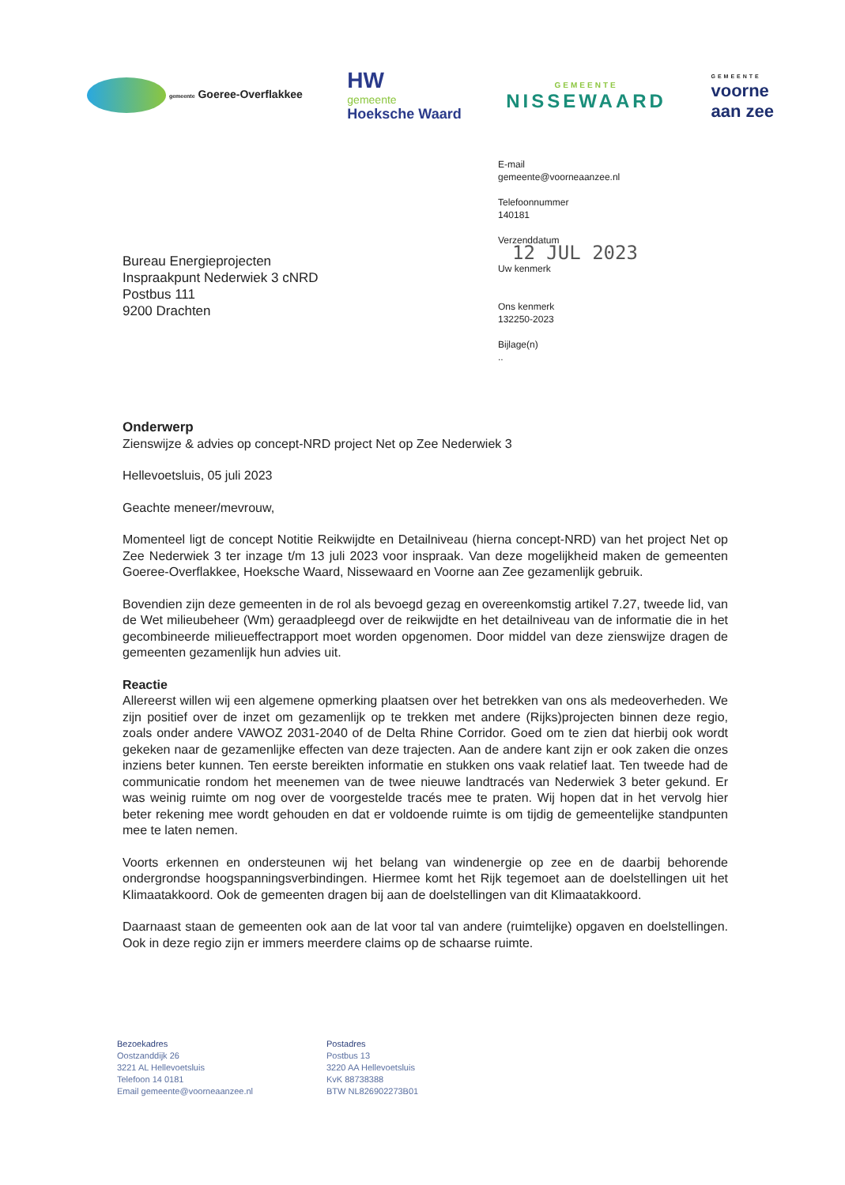gemeente Goeree-Overflakkee HW
gemeente
Hoeksche Waard GEMEENTE
NISSEWAARD GEMEENTE
voorne
aan zee
Bureau Energieprojecten
Inspraakpunt Nederwiek 3 cNRD
Postbus 111
9200 Drachten
E-mail
gemeente@voorneaanzee.nl
Telefoonnummer
140181
Verzenddatum
12 JUL 2023
Uw kenmerk
Ons kenmerk
132250-2023
Bijlage(n)
..
Onderwerp
Zienswijze & advies op concept-NRD project Net op Zee Nederwiek 3
Hellevoetsluis, 05 juli 2023
Geachte meneer/mevrouw,
Momenteel ligt de concept Notitie Reikwijdte en Detailniveau (hierna concept-NRD) van het project Net op Zee Nederwiek 3 ter inzage t/m 13 juli 2023 voor inspraak. Van deze mogelijkheid maken de gemeenten Goeree-Overflakkee, Hoeksche Waard, Nissewaard en Voorne aan Zee gezamenlijk gebruik.
Bovendien zijn deze gemeenten in de rol als bevoegd gezag en overeenkomstig artikel 7.27, tweede lid, van de Wet milieubeheer (Wm) geraadpleegd over de reikwijdte en het detailniveau van de informatie die in het gecombineerde milieueffectrapport moet worden opgenomen. Door middel van deze zienswijze dragen de gemeenten gezamenlijk hun advies uit.
Reactie
Allereerst willen wij een algemene opmerking plaatsen over het betrekken van ons als medeoverheden. We zijn positief over de inzet om gezamenlijk op te trekken met andere (Rijks)projecten binnen deze regio, zoals onder andere VAWOZ 2031-2040 of de Delta Rhine Corridor. Goed om te zien dat hierbij ook wordt gekeken naar de gezamenlijke effecten van deze trajecten. Aan de andere kant zijn er ook zaken die onzes inziens beter kunnen. Ten eerste bereikten informatie en stukken ons vaak relatief laat. Ten tweede had de communicatie rondom het meenemen van de twee nieuwe landtracés van Nederwiek 3 beter gekund. Er was weinig ruimte om nog over de voorgestelde tracés mee te praten. Wij hopen dat in het vervolg hier beter rekening mee wordt gehouden en dat er voldoende ruimte is om tijdig de gemeentelijke standpunten mee te laten nemen.
Voorts erkennen en ondersteunen wij het belang van windenergie op zee en de daarbij behorende ondergrondse hoogspanningsverbindingen. Hiermee komt het Rijk tegemoet aan de doelstellingen uit het Klimaatakkoord. Ook de gemeenten dragen bij aan de doelstellingen van dit Klimaatakkoord.
Daarnaast staan de gemeenten ook aan de lat voor tal van andere (ruimtelijke) opgaven en doelstellingen. Ook in deze regio zijn er immers meerdere claims op de schaarse ruimte.
Bezoekadres
Oostzanddijk 26
3221 AL Hellevoetsluis
Telefoon 14 0181
Email gemeente@voorneaanzee.nl
Postadres
Postbus 13
3220 AA Hellevoetsluis
KvK 88738388
BTW NL826902273B01